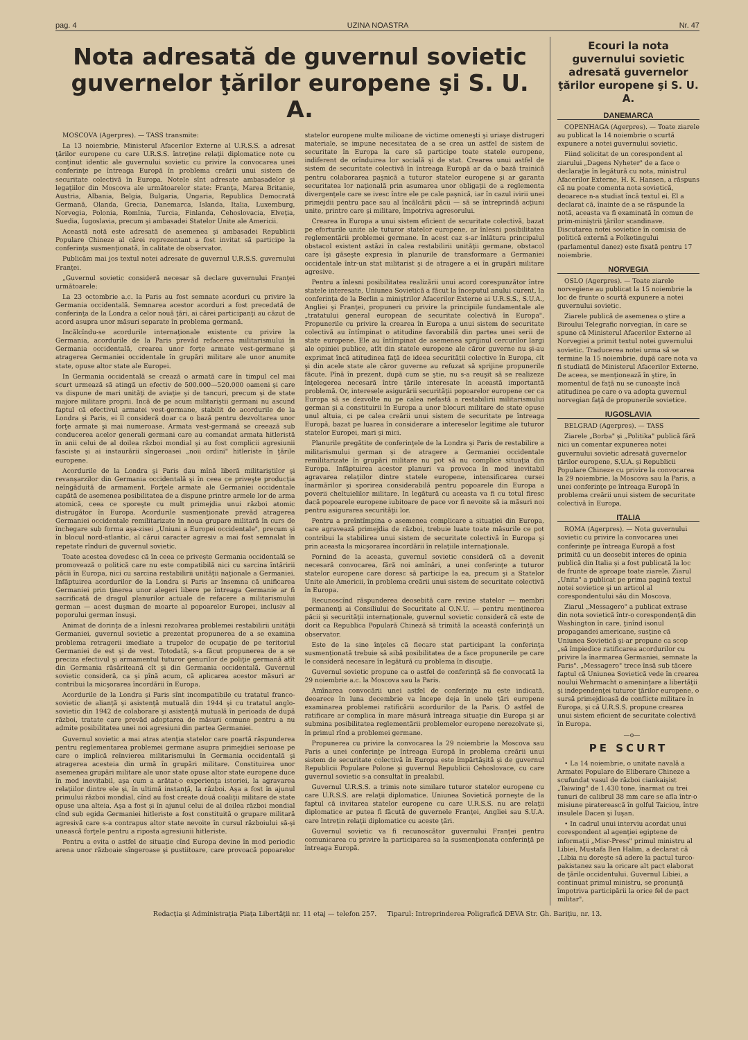pag. 4 UZINA NOASTRA Nr. 47
Nota adresată de guvernul sovietic guvernelor ţărilor europene şi S. U. A.
MOSCOVA (Agerpres). — TASS transmite:
La 13 noiembrie, Ministerul Afacerilor Externe al U.R.S.S. a adresat ţărilor europene cu care U.R.S.S. întreţine relaţii diplomatice note cu conţinut identic ale guvernului sovietic cu privire la convocarea unei conferinţe pe întreaga Europă în problema creării unui sistem de securitate colectivă în Europa. Notele sînt adresate ambasadelor şi legaţiilor din Moscova ale următoarelor state: Franţa, Marea Britanie, Austria, Albania, Belgia, Bulgaria, Ungaria, Republica Democrată Germană, Olanda, Grecia, Danemarca, Islanda, Italia, Luxemburg, Norvegia, Polonia, Romînia, Turcia, Finlanda, Cehoslovacia, Elveţia, Suedia, Iugoslavia, precum şi ambasadei Statelor Unite ale Americii.
Această notă este adresată de asemenea şi ambasadei Republicii Populare Chineze al cărei reprezentant a fost invitat să participe la conferinţa susmenţionată, în calitate de observator.
Publicăm mai jos textul notei adresate de guvernul U.R.S.S. guvernului Franţei.
„Guvernul sovietic consideră necesar să declare guvernului Franţei următoarele:
La 23 octombrie a.c. la Paris au fost semnate acorduri cu privire la Germania occidentală. Semnarea acestor acorduri a fost precedată de conferinţa de la Londra a celor nouă ţări, ai cărei participanţi au căzut de acord asupra unor măsuri separate în problema germană.
Incălcîndu-se acordurile internaţionale existente cu privire la Germania, acordurile de la Paris prevăd refacerea militarismului în Germania occidentală, crearea unor forţe armate vest-germane şi atragerea Germaniei occidentale în grupări militare ale unor anumite state, opuse altor state ale Europei.
In Germania occidentală se crează o armată care în timpul cel mai scurt urmează să atingă un efectiv de 500.000—520.000 oameni şi care va dispune de mari unităţi de aviaţie şi de tancuri, precum şi de state majore militare proprii. Incă de pe acum militariştii germani nu ascund faptul că efectivul armatei vest-germane, stabilit de acordurile de la Londra şi Paris, ei îl consideră doar ca o bază pentru dezvoltarea unor forţe armate şi mai numeroase. Armata vest-germană se creează sub conducerea acelor generali germani care au comandat armata hitleristă în anii celui de al doilea război mondial şi au fost complicii agresiunii fasciste şi ai instaurării sîngeroasei „noii ordini" hitleriste în ţările europene.
Acordurile de la Londra şi Paris dau mînă liberă militariştilor şi revanşarzilor din Germania occidentală şi în ceea ce priveşte producţia neîngăduită de armament. Forţele armate ale Germaniei occidentale capătă de asemenea posibilitatea de a dispune printre armele lor de arma atomică, ceea ce sporeşte cu mult primejdia unui război atomic distrugător în Europa. Acordurile susmenţionate prevăd atragerea Germaniei occidentale remilitarizate în noua grupare militară în curs de închegare sub forma aşa-zisei „Uniuni a Europei occidentale", precum şi în blocul nord-atlantic, al cărui caracter agresiv a mai fost semnalat în repetate rînduri de guvernul sovietic.
Toate acestea dovedesc că în ceea ce priveşte Germania occidentală se promovează o politică care nu este compatibilă nici cu sarcina întăririi păcii în Europa, nici cu sarcina restabilirii unităţii naţionale a Germaniei. Infăptuirea acordurilor de la Londra şi Paris ar însemna că unificarea Germaniei prin ţinerea unor alegeri libere pe întreaga Germanie ar fi sacrificată de dragul planurilor actuale de refacere a militarismului german — acest duşman de moarte al popoarelor Europei, inclusiv al poporului german însuşi.
Animat de dorinţa de a înlesni rezolvarea problemei restabilirii unităţii Germaniei, guvernul sovietic a prezentat propunerea de a se examina problema retragerii imediate a trupelor de ocupaţie de pe teritoriul Germaniei de est şi de vest. Totodată, s-a făcut propunerea de a se preciza efectivul şi armamentul tuturor genurilor de poliţie germană atît din Germania răsăriteană cît şi din Germania occidentală. Guvernul sovietic consideră, ca şi pînă acum, că aplicarea acestor măsuri ar contribui la micşorarea încordării în Europa.
Acordurile de la Londra şi Paris sînt incompatibile cu tratatul franco-sovietic de alianţă şi asistenţă mutuală din 1944 şi cu tratatul anglo-sovietic din 1942 de colaborare şi asistenţă mutuală în perioada de după război, tratate care prevăd adoptarea de măsuri comune pentru a nu admite posibilitatea unei noi agresiuni din partea Germaniei.
Guvernul sovietic a mai atras atenţia statelor care poartă răspunderea pentru reglementarea problemei germane asupra primejdiei serioase pe care o implică reînvierea militarismului în Germania occidentală şi atragerea acesteia din urmă în grupări militare. Constituirea unor asemenea grupări militare ale unor state opuse altor state europene duce în mod inevitabil, aşa cum a arătat-o experienţa istoriei, la agravarea relaţiilor dintre ele şi, în ultimă instanţă, la război. Aşa a fost în ajunul primului război mondial, cînd au fost create două coaliţii militare de state opuse una alteia. Aşa a fost şi în ajunul celui de al doilea război mondial cînd sub egida Germaniei hitleriste a fost constituită o grupare militară agresivă care s-a contrapus altor state nevoite în cursul războiului să-şi unească forţele pentru a riposta agresiunii hitleriste.
Pentru a evita o astfel de situaţie cînd Europa devine în mod periodic arena unor războaie sîngeroase şi pustiitoare, care provoacă popoarelor statelor europene multe milioane de victime omeneşti şi uriaşe distrugeri materiale, se impune necesitatea de a se crea un astfel de sistem de securitate în Europa la care să participe toate statele europene, indiferent de orînduirea lor socială şi de stat. Crearea unui astfel de sistem de securitate colectivă în întreaga Europă ar da o bază trainică pentru colaborarea paşnică a tuturor statelor europene şi ar garanta securitatea lor naţională prin asumarea unor obligaţii de a reglementa divergenţele care se ivesc între ele pe cale paşnică, iar în cazul ivirii unei primejdii pentru pace sau al încălcării păcii — să se întreprindă acţiuni unite, printre care şi militare, împotriva agresorului.
Crearea în Europa a unui sistem eficient de securitate colectivă, bazat pe eforturile unite ale tuturor statelor europene, ar înlesni posibilitatea reglementării problemei germane. In acest caz s-ar înlătura principalul obstacol existent astăzi în calea restabilirii unităţii germane, obstacol care îşi găseşte expresia în planurile de transformare a Germaniei occidentale într-un stat militarist şi de atragere a ei în grupări militare agresive.
Pentru a înlesni posibilitatea realizării unui acord corespunzător între statele interesate, Uniunea Sovietică a făcut la începutul anului curent, la conferinţa de la Berlin a miniştrilor Afacerilor Externe ai U.R.S.S., S.U.A., Angliei şi Franţei, propuneri cu privire la principiile fundamentale ale „tratatului general european de securitate colectivă în Europa". Propunerile cu privire la crearea în Europa a unui sistem de securitate colectivă au întîmpinat o atitudine favorabilă din partea unei serii de state europene. Ele au întîmpinat de asemenea sprijinul cercurilor largi ale opiniei publice, atît din statele europene ale căror guverne nu şi-au exprimat încă atitudinea faţă de ideea securităţii colective în Europa, cît şi din acele state ale căror guverne au refuzat să sprijine propunerile făcute. Pînă în prezent, după cum se ştie, nu s-a reuşit să se realizeze înţelegerea necesară între ţările interesate în această importantă problemă. Or, interesele asigurării securităţii popoarelor europene cer ca Europa să se dezvolte nu pe calea nefastă a restabilirii militarismului german şi a constituirii în Europa a unor blocuri militare de state opuse unul altuia, ci pe calea creării unui sistem de securitate pe întreaga Europă, bazat pe luarea în considerare a intereselor legitime ale tuturor statelor Europei, mari şi mici.
Planurile pregătite de conferinţele de la Londra şi Paris de restabilire a militarismului german şi de atragere a Germaniei occidentale remilitarizate în grupări militare nu pot să nu complice situaţia din Europa. Infăptuirea acestor planuri va provoca în mod inevitabil agravarea relaţiilor dintre statele europene, intensificarea cursei înarmărilor şi sporirea considerabilă pentru popoarele din Europa a poverii cheltuielilor militare. In legătură cu aceasta va fi cu totul firesc dacă popoarele europene iubitoare de pace vor fi nevoite să ia măsuri noi pentru asigurarea securităţii lor.
Pentru a preîntîmpina o asemenea complicare a situaţiei din Europa, care agravează primejdia de război, trebuie luate toate măsurile ce pot contribui la stabilirea unui sistem de securitate colectivă în Europa şi prin aceasta la micşorarea încordării în relaţiile internaţionale.
Pornind de la aceasta, guvernul sovietic consideră că a devenit necesară convocarea, fără noi amînări, a unei conferinţe a tuturor statelor europene care doresc să participe la ea, precum şi a Statelor Unite ale Americii, în problema creării unui sistem de securitate colectivă în Europa.
Recunoscînd răspunderea deosebită care revine statelor — membri permanenţi ai Consiliului de Securitate al O.N.U. — pentru menţinerea păcii şi securităţii internaţionale, guvernul sovietic consideră că este de dorit ca Republica Populară Chineză să trimită la această conferinţă un observator.
Este de la sine înţeles că fiecare stat participant la conferinţa susmenţionată trebuie să aibă posibilitatea de a face propunerile pe care le consideră necesare în legătură cu problema în discuţie.
Guvernul sovietic propune ca o astfel de conferinţă să fie convocată la 29 noiembrie a.c. la Moscova sau la Paris.
Amînarea convocării unei astfel de conferinţe nu este indicată, deoarece în luna decembrie va începe deja în unele ţări europene examinarea problemei ratificării acordurilor de la Paris. O astfel de ratificare ar complica în mare măsură întreaga situaţie din Europa şi ar submina posibilitatea reglementării problemelor europene nerezolvate şi, în primul rînd a problemei germane.
Propunerea cu privire la convocarea la 29 noiembrie la Moscova sau Paris a unei conferinţe pe întreaga Europă în problema creării unui sistem de securitate colectivă în Europa este împărtăşită şi de guvernul Republicii Populare Polone şi guvernul Republicii Cehoslovace, cu care guvernul sovietic s-a consultat în prealabil.
Guvernul U.R.S.S. a trimis note similare tuturor statelor europene cu care U.R.S.S. are relaţii diplomatice. Uniunea Sovietică porneşte de la faptul că invitarea statelor europene cu care U.R.S.S. nu are relaţii diplomatice ar putea fi făcută de guvernele Franţei, Angliei sau S.U.A. care întreţin relaţii diplomatice cu aceste ţări.
Guvernul sovietic va fi recunoscător guvernului Franţei pentru comunicarea cu privire la participarea sa la susmenţionata conferinţă pe întreaga Europă.
Ecouri la nota guvernului sovietic adresată guvernelor ţărilor europene şi S. U. A.
DANEMARCA
COPENHAGA (Agerpres). — Toate ziarele au publicat la 14 noiembrie o scurtă expunere a notei guvernului sovietic.
Fiind solicitat de un corespondent al ziarului „Dagens Nyheter" de a face o declaraţie în legătură cu nota, ministrul Afacerilor Externe, H. K. Hansen, a răspuns că nu poate comenta nota sovietică, deoarece n-a studiat încă textul ei. El a declarat că, înainte de a se răspunde la notă, aceasta va fi examinată în comun de prim-miniştrii ţărilor scandinave. Discutarea notei sovietice în comisia de politică externă a Folketingului (parlamentul danez) este fixată pentru 17 noiembrie.
NORVEGIA
OSLO (Agerpres). — Toate ziarele norvegiene au publicat la 15 noiembrie la loc de frunte o scurtă expunere a notei guvernului sovietic.
Ziarele publică de asemenea o ştire a Biroului Telegrafic norvegian, în care se spune că Ministerul Afacerilor Externe al Norvegiei a primit textul notei guvernului sovietic. Traducerea notei urma să se termine la 15 noiembrie, după care nota va fi studiată de Ministerul Afacerilor Externe. De aceea, se menţionează în ştire, în momentul de faţă nu se cunoaşte încă atitudinea pe care o va adopta guvernul norvegian faţă de propunerile sovietice.
IUGOSLAVIA
BELGRAD (Agerpres). — TASS
Ziarele „Borba" şi „Politika" publică fără nici un comentar expunerea notei guvernului sovietic adresată guvernelor ţărilor europene, S.U.A. şi Republicii Populare Chineze cu privire la convocarea la 29 noiembrie, la Moscova sau la Paris, a unei conferinţe pe întreaga Europă în problema creării unui sistem de securitate colectivă în Europa.
ITALIA
ROMA (Agerpres). — Nota guvernului sovietic cu privire la convocarea unei conferinţe pe întreaga Europă a fost primită cu un deosebit interes de opinia publică din Italia şi a fost publicată la loc de frunte de aproape toate ziarele. Ziarul „Unita" a publicat pe prima pagină textul notei sovietice şi un articol al corespondentului său din Moscova.
Ziarul „Messagero" a publicat extrase din nota sovietică într-o corespondenţă din Washington în care, ţinînd isonul propagandei americane, susţine că Uniunea Sovietică şi-ar propune ca scop „să împiedice ratificarea acordurilor cu privire la înarmarea Germaniei, semnate la Paris". „Messagero" trece însă sub tăcere faptul că Uniunea Sovietică vede în crearea noului Wehrmacht o ameninţare a libertăţii şi independenţei tuturor ţărilor europene, o sursă primejdioasă de conflicte militare în Europa, şi că U.R.S.S. propune crearea unui sistem eficient de securitate colectivă în Europa.
—o—
PE SCURT
• La 14 noiembrie, o unitate navală a Armatei Populare de Eliberare Chineze a scufundat vasul de război ciankaişist „Taiwing" de 1.430 tone, înarmat cu trei tunuri de calibrul 38 mm care se afla într-o misiune piraterească în golful Taiciou, între insulele Dacen şi Iuşan.
• In cadrul unui interviu acordat unui corespondent al agenţiei egiptene de informaţii „Misr-Press" primul ministru al Libiei, Mustafa Ben Halim, a declarat că „Libia nu doreşte să adere la pactul turco-pakistanez sau la oricare alt pact elaborat de ţările occidentului. Guvernul Libiei, a continuat primul ministru, se pronunţă împotriva participării la orice fel de pact militar".
Redacţia şi Administraţia Piaţa Libertăţii nr. 11 etaj — telefon 257. Tiparul: Intreprinderea Poligrafică DEVA Str. Gh. Bariţiu, nr. 13.